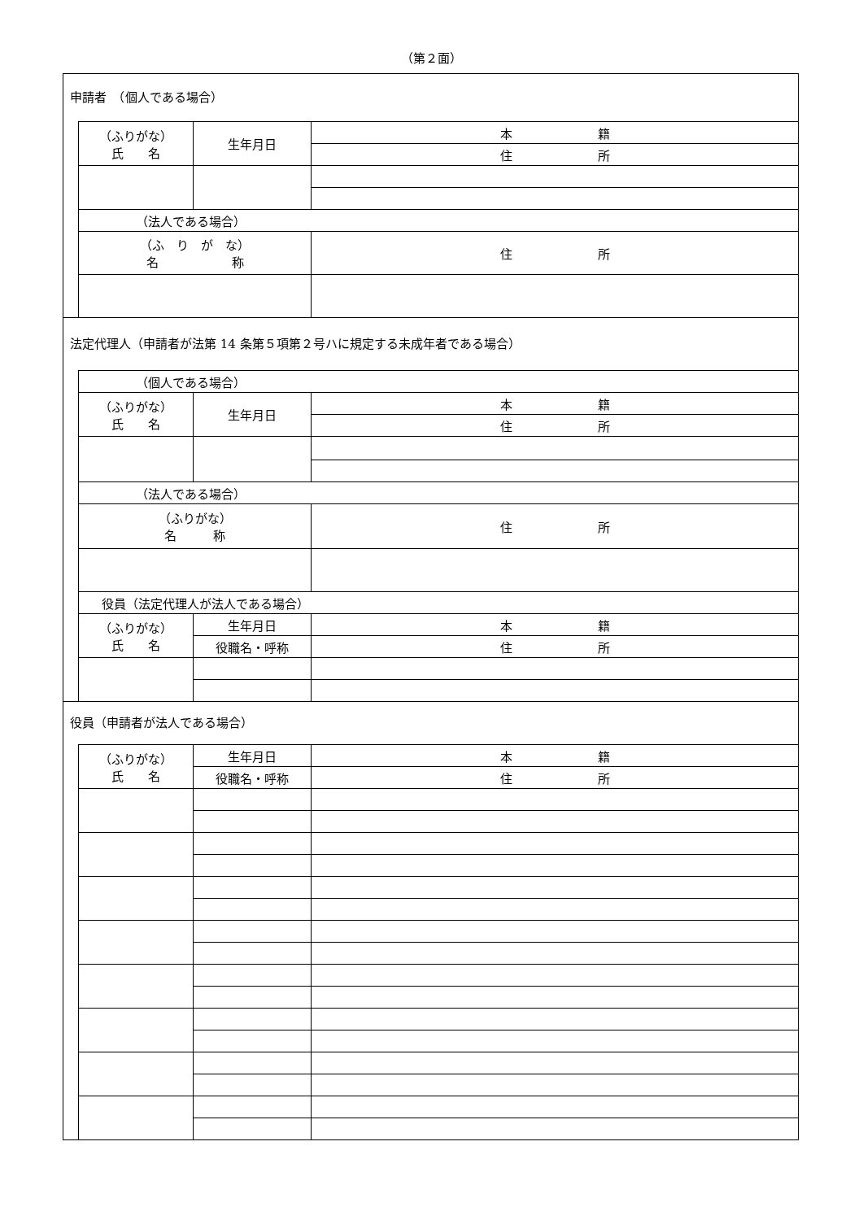（第２面）
申請者　（個人である場合）
| （ふりがな） 氏 名 | 生年月日 | 本 籍 |
| | | 住 所 |
| （法人である場合） | | |
| （ふ り が な） 名 称 | | 住 所 |
法定代理人（申請者が法第 14 条第５項第２号ハに規定する未成年者である場合）
| （個人である場合） | | |
| （ふりがな） 氏 名 | 生年月日 | 本 籍 |
| | | 住 所 |
| （法人である場合） | | |
| （ふりがな） 名 称 | | 住 所 |
| 役員（法定代理人が法人である場合） | | |
| （ふりがな） 氏 名 | 生年月日 | 本 籍 |
| | 役職名・呼称 | 住 所 |
役員（申請者が法人である場合）
| （ふりがな） 氏 名 | 生年月日 | 本 籍 |
| | 役職名・呼称 | 住 所 |